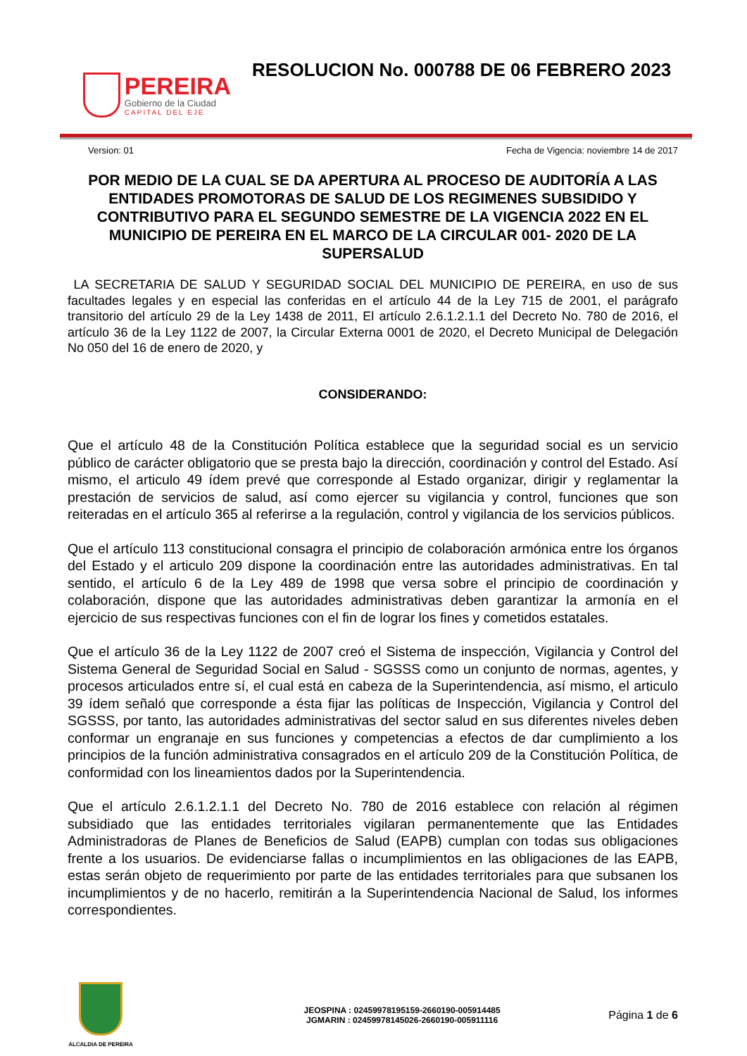PEREIRA
Gobierno de la Ciudad
CAPITAL DEL EJE
RESOLUCION No. 000788 DE 06 FEBRERO 2023
Version: 01 Fecha de Vigencia: noviembre 14 de 2017
POR MEDIO DE LA CUAL SE DA APERTURA AL PROCESO DE AUDITORÍA A LAS ENTIDADES PROMOTORAS DE SALUD DE LOS REGIMENES SUBSIDIDO Y CONTRIBUTIVO PARA EL SEGUNDO SEMESTRE DE LA VIGENCIA 2022 EN EL MUNICIPIO DE PEREIRA EN EL MARCO DE LA CIRCULAR 001- 2020 DE LA SUPERSALUD
LA SECRETARIA DE SALUD Y SEGURIDAD SOCIAL DEL MUNICIPIO DE PEREIRA, en uso de sus facultades legales y en especial las conferidas en el artículo 44 de la Ley 715 de 2001, el parágrafo transitorio del artículo 29 de la Ley 1438 de 2011, El artículo 2.6.1.2.1.1 del Decreto No. 780 de 2016, el artículo 36 de la Ley 1122 de 2007, la Circular Externa 0001 de 2020, el Decreto Municipal de Delegación No 050 del 16 de enero de 2020, y
CONSIDERANDO:
Que el artículo 48 de la Constitución Política establece que la seguridad social es un servicio público de carácter obligatorio que se presta bajo la dirección, coordinación y control del Estado. Así mismo, el articulo 49 ídem prevé que corresponde al Estado organizar, dirigir y reglamentar la prestación de servicios de salud, así como ejercer su vigilancia y control, funciones que son reiteradas en el artículo 365 al referirse a la regulación, control y vigilancia de los servicios públicos.
Que el artículo 113 constitucional consagra el principio de colaboración armónica entre los órganos del Estado y el articulo 209 dispone la coordinación entre las autoridades administrativas. En tal sentido, el artículo 6 de la Ley 489 de 1998 que versa sobre el principio de coordinación y colaboración, dispone que las autoridades administrativas deben garantizar la armonía en el ejercicio de sus respectivas funciones con el fin de lograr los fines y cometidos estatales.
Que el artículo 36 de la Ley 1122 de 2007 creó el Sistema de inspección, Vigilancia y Control del Sistema General de Seguridad Social en Salud - SGSSS como un conjunto de normas, agentes, y procesos articulados entre sí, el cual está en cabeza de la Superintendencia, así mismo, el articulo 39 ídem señaló que corresponde a ésta fijar las políticas de Inspección, Vigilancia y Control del SGSSS, por tanto, las autoridades administrativas del sector salud en sus diferentes niveles deben conformar un engranaje en sus funciones y competencias a efectos de dar cumplimiento a los principios de la función administrativa consagrados en el artículo 209 de la Constitución Política, de conformidad con los lineamientos dados por la Superintendencia.
Que el artículo 2.6.1.2.1.1 del Decreto No. 780 de 2016 establece con relación al régimen subsidiado que las entidades territoriales vigilaran permanentemente que las Entidades Administradoras de Planes de Beneficios de Salud (EAPB) cumplan con todas sus obligaciones frente a los usuarios. De evidenciarse fallas o incumplimientos en las obligaciones de las EAPB, estas serán objeto de requerimiento por parte de las entidades territoriales para que subsanen los incumplimientos y de no hacerlo, remitirán a la Superintendencia Nacional de Salud, los informes correspondientes.
ALCALDIA DE PEREIRA
JEOSPINA : 02459978195159-2660190-005914485
JGMARIN : 02459978145026-2660190-005911116
Página 1 de 6